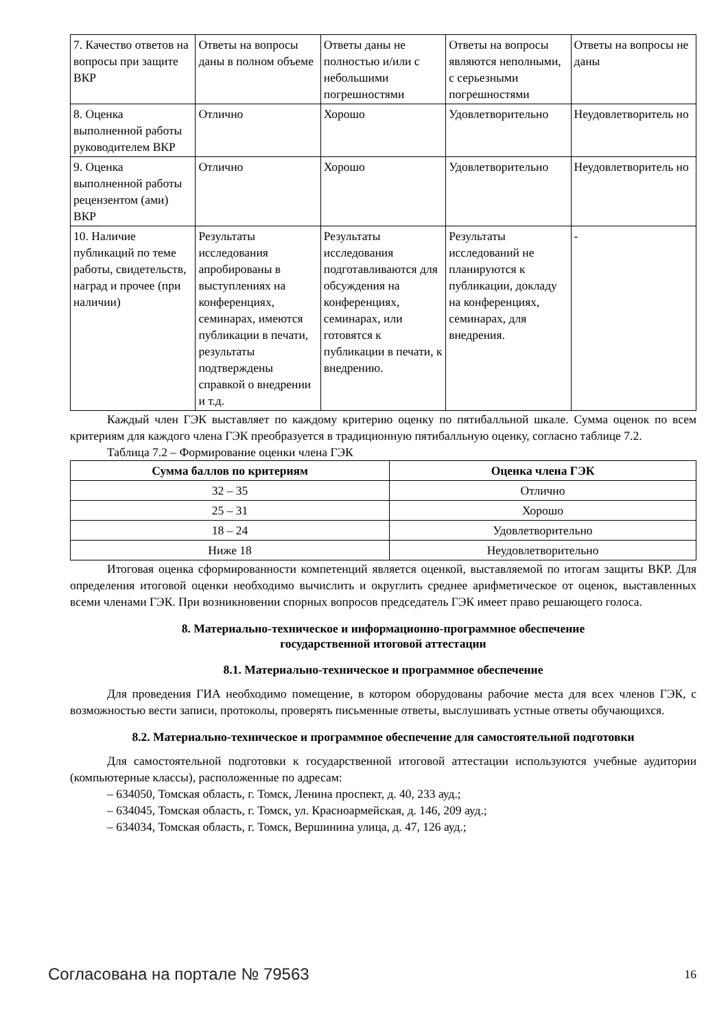| 7. Качество ответов на вопросы при защите ВКР | Ответы на вопросы даны в полном объеме | Ответы даны не полностью и/или с небольшими погрешностями | Ответы на вопросы являются неполными, с серьезными погрешностями | Ответы на вопросы не даны |
| 8. Оценка выполненной работы руководителем ВКР | Отлично | Хорошо | Удовлетворительно | Неудовлетворитель но |
| 9. Оценка выполненной работы рецензентом (ами) ВКР | Отлично | Хорошо | Удовлетворительно | Неудовлетворитель но |
| 10. Наличие публикаций по теме работы, свидетельств, наград и прочее (при наличии) | Результаты исследования апробированы в выступлениях на конференциях, семинарах, имеются публикации в печати, результаты подтверждены справкой о внедрении и т.д. | Результаты исследования подготавливаются для обсуждения на конференциях, семинарах, или готовятся к публикации в печати, к внедрению. | Результаты исследований не планируются к публикации, докладу на конференциях, семинарах, для внедрения. | - |
Каждый член ГЭК выставляет по каждому критерию оценку по пятибалльной шкале. Сумма оценок по всем критериям для каждого члена ГЭК преобразуется в традиционную пятибалльную оценку, согласно таблице 7.2.
Таблица 7.2 – Формирование оценки члена ГЭК
| Сумма баллов по критериям | Оценка члена ГЭК |
| --- | --- |
| 32 – 35 | Отлично |
| 25 – 31 | Хорошо |
| 18 – 24 | Удовлетворительно |
| Ниже 18 | Неудовлетворительно |
Итоговая оценка сформированности компетенций является оценкой, выставляемой по итогам защиты ВКР. Для определения итоговой оценки необходимо вычислить и округлить среднее арифметическое от оценок, выставленных всеми членами ГЭК. При возникновении спорных вопросов председатель ГЭК имеет право решающего голоса.
8. Материально-техническое и информационно-программное обеспечение
государственной итоговой аттестации
8.1. Материально-техническое и программное обеспечение
Для проведения ГИА необходимо помещение, в котором оборудованы рабочие места для всех членов ГЭК, с возможностью вести записи, протоколы, проверять письменные ответы, выслушивать устные ответы обучающихся.
8.2. Материально-техническое и программное обеспечение для самостоятельной подготовки
Для самостоятельной подготовки к государственной итоговой аттестации используются учебные аудитории (компьютерные классы), расположенные по адресам:
– 634050, Томская область, г. Томск, Ленина проспект, д. 40, 233 ауд.;
– 634045, Томская область, г. Томск, ул. Красноармейская, д. 146, 209 ауд.;
– 634034, Томская область, г. Томск, Вершинина улица, д. 47, 126 ауд.;
Согласована на портале № 79563 16